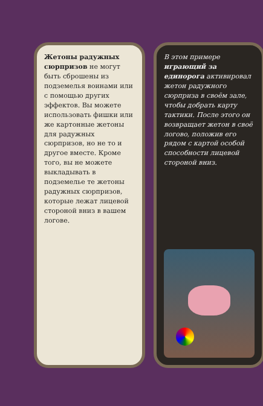Жетоны радужных сюрпризов не могут быть сброшены из подземелья воинами или с помощью других эффектов. Вы можете использовать фишки или же картонные жетоны для радужных сюрпризов, но не то и другое вместе. Кроме того, вы не можете выкладывать в подземелье те жетоны радужных сюрпризов, которые лежат лицевой стороной вниз в вашем логове.
В этом примере играющий за единорога активировал жетон радужного сюрприза в своём зале, чтобы добрать карту тактики. После этого он возвращает жетон в своё логово, положив его рядом с картой особой способности лицевой стороной вниз.